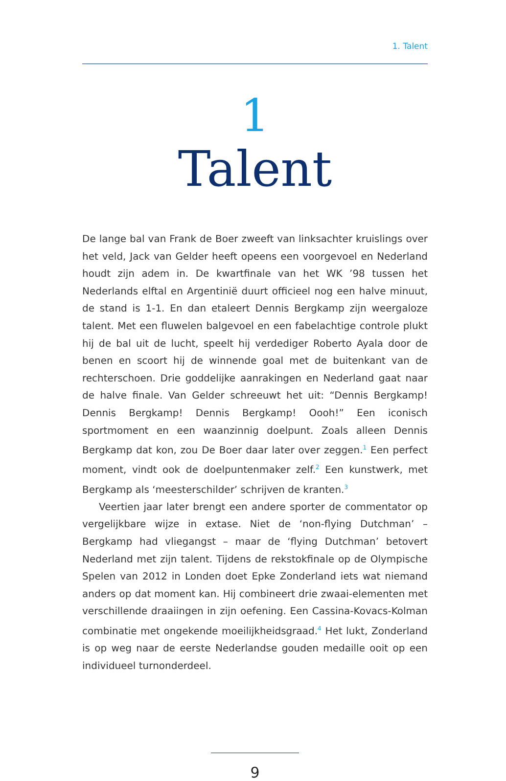1. Talent
1
Talent
De lange bal van Frank de Boer zweeft van linksachter kruislings over het veld, Jack van Gelder heeft opeens een voorgevoel en Nederland houdt zijn adem in. De kwartfinale van het WK ’98 tussen het Nederlands elftal en Argentinië duurt officieel nog een halve minuut, de stand is 1-1. En dan etaleert Dennis Bergkamp zijn weergaloze talent. Met een fluwelen balgevoel en een fabelachtige controle plukt hij de bal uit de lucht, speelt hij verdediger Roberto Ayala door de benen en scoort hij de winnende goal met de buitenkant van de rechterschoen. Drie goddelijke aanrakingen en Nederland gaat naar de halve finale. Van Gelder schreeuwt het uit: “Dennis Bergkamp! Dennis Bergkamp! Dennis Bergkamp! Oooh!” Een iconisch sportmoment en een waanzinnig doelpunt. Zoals alleen Dennis Bergkamp dat kon, zou De Boer daar later over zeggen.<sup>1</sup> Een perfect moment, vindt ook de doelpuntenmaker zelf.<sup>2</sup> Een kunstwerk, met Bergkamp als ‘meesterschilder’ schrijven de kranten.<sup>3</sup>
Veertien jaar later brengt een andere sporter de commentator op vergelijkbare wijze in extase. Niet de ‘non-flying Dutchman’ – Bergkamp had vliegangst – maar de ‘flying Dutchman’ betovert Nederland met zijn talent. Tijdens de rekstokfinale op de Olympische Spelen van 2012 in Londen doet Epke Zonderland iets wat niemand anders op dat moment kan. Hij combineert drie zwaai-elementen met verschillende draaiingen in zijn oefening. Een Cassina-Kovacs-Kolman combinatie met ongekende moeilijkheidsgraad.<sup>4</sup> Het lukt, Zonderland is op weg naar de eerste Nederlandse gouden medaille ooit op een individueel turnonderdeel.
9